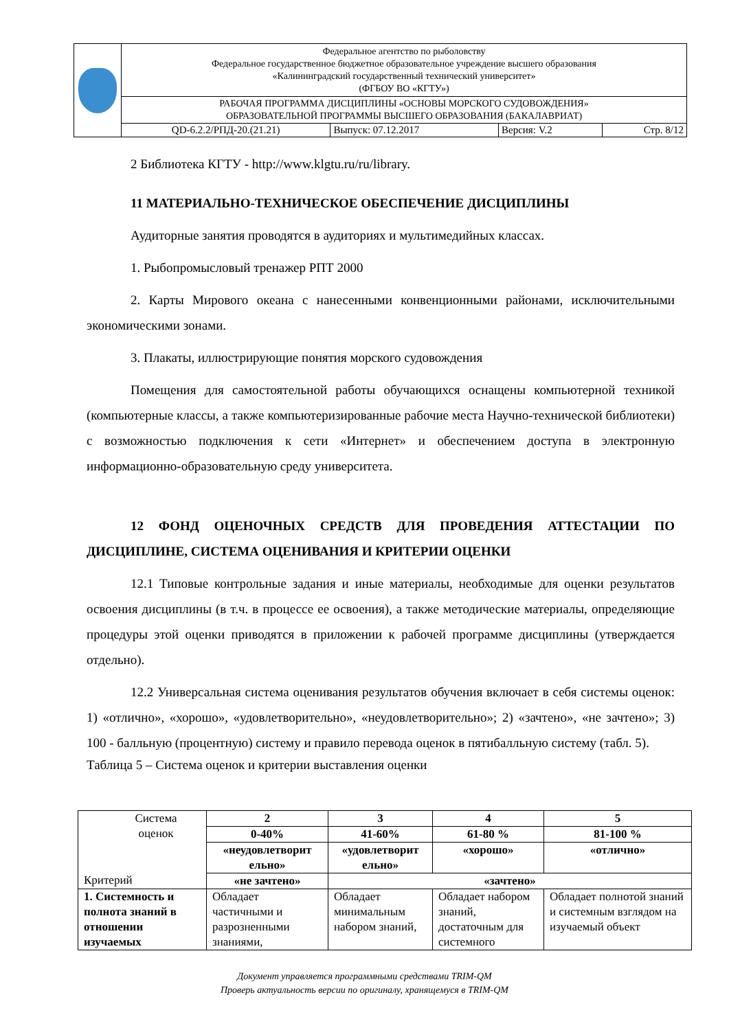| | Федеральное агентство по рыболовству Федеральное государственное бюджетное образовательное учреждение высшего образования «Калининградский государственный технический университет» (ФГБОУ ВО «КГТУ») | | | |
| | РАБОЧАЯ ПРОГРАММА ДИСЦИПЛИНЫ «ОСНОВЫ МОРСКОГО СУДОВОЖДЕНИЯ» ОБРАЗОВАТЕЛЬНОЙ ПРОГРАММЫ ВЫСШЕГО ОБРАЗОВАНИЯ (БАКАЛАВРИАТ) | | | |
| | QD-6.2.2/РПД-20.(21.21) | Выпуск: 07.12.2017 | Версия: V.2 | Стр. 8/12 |
2 Библиотека КГТУ - http://www.klgtu.ru/ru/library.
11 МАТЕРИАЛЬНО-ТЕХНИЧЕСКОЕ ОБЕСПЕЧЕНИЕ ДИСЦИПЛИНЫ
Аудиторные занятия проводятся в аудиториях и мультимедийных классах.
1. Рыбопромысловый тренажер РПТ 2000
2. Карты Мирового океана с нанесенными конвенционными районами, исключительными экономическими зонами.
3. Плакаты, иллюстрирующие понятия морского судовождения
Помещения для самостоятельной работы обучающихся оснащены компьютерной техникой (компьютерные классы, а также компьютеризированные рабочие места Научно-технической библиотеки) с возможностью подключения к сети «Интернет» и обеспечением доступа в электронную информационно-образовательную среду университета.
12 ФОНД ОЦЕНОЧНЫХ СРЕДСТВ ДЛЯ ПРОВЕДЕНИЯ АТТЕСТАЦИИ ПО ДИСЦИПЛИНЕ, СИСТЕМА ОЦЕНИВАНИЯ И КРИТЕРИИ ОЦЕНКИ
12.1 Типовые контрольные задания и иные материалы, необходимые для оценки результатов освоения дисциплины (в т.ч. в процессе ее освоения), а также методические материалы, определяющие процедуры этой оценки приводятся в приложении к рабочей программе дисциплины (утверждается отдельно).
12.2 Универсальная система оценивания результатов обучения включает в себя системы оценок: 1) «отлично», «хорошо», «удовлетворительно», «неудовлетворительно»; 2) «зачтено», «не зачтено»; 3) 100 - балльную (процентную) систему и правило перевода оценок в пятибалльную систему (табл. 5).
Таблица 5 – Система оценок и критерии выставления оценки
| Система оценок Критерий | 2 | 3 | 4 | 5 |
| | 0-40% | 41-60% | 61-80 % | 81-100 % |
| | «неудовлетворит ельно» | «удовлетворит ельно» | «хорошо» | «отлично» |
| | «не зачтено» | «зачтено» | | |
| 1. Системность и полнота знаний в отношении изучаемых | Обладает частичными и разрозненными знаниями, | Обладает минимальным набором знаний, | Обладает набором знаний, достаточным для системного | Обладает полнотой знаний и системным взглядом на изучаемый объект |
Документ управляется программными средствами TRIM-QM
Проверь актуальность версии по оригиналу, хранящемуся в TRIM-QM